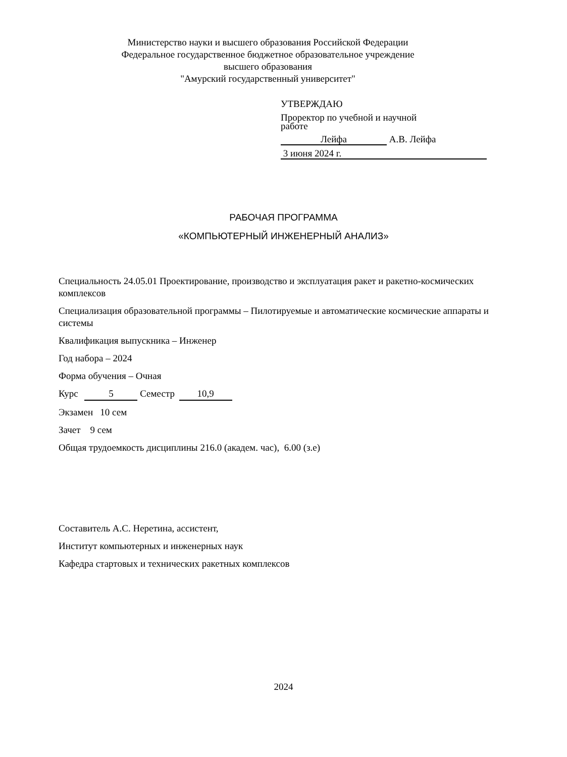Министерство науки и высшего образования Российской Федерации
Федеральное государственное бюджетное образовательное учреждение
высшего образования
"Амурский государственный университет"
УТВЕРЖДАЮ
Проректор по учебной и научной
работе
Лейфа А.В. Лейфа
3 июня 2024 г.
РАБОЧАЯ ПРОГРАММА
«КОМПЬЮТЕРНЫЙ ИНЖЕНЕРНЫЙ АНАЛИЗ»
Специальность 24.05.01 Проектирование, производство и эксплуатация ракет и ракетно-космических комплексов
Специализация образовательной программы – Пилотируемые и автоматические космические аппараты и системы
Квалификация выпускника – Инженер
Год набора – 2024
Форма обучения – Очная
Курс 5 Семестр 10,9
Экзамен 10 сем
Зачет 9 сем
Общая трудоемкость дисциплины 216.0 (академ. час), 6.00 (з.е)
Составитель А.С. Неретина, ассистент,
Институт компьютерных и инженерных наук
Кафедра стартовых и технических ракетных комплексов
2024